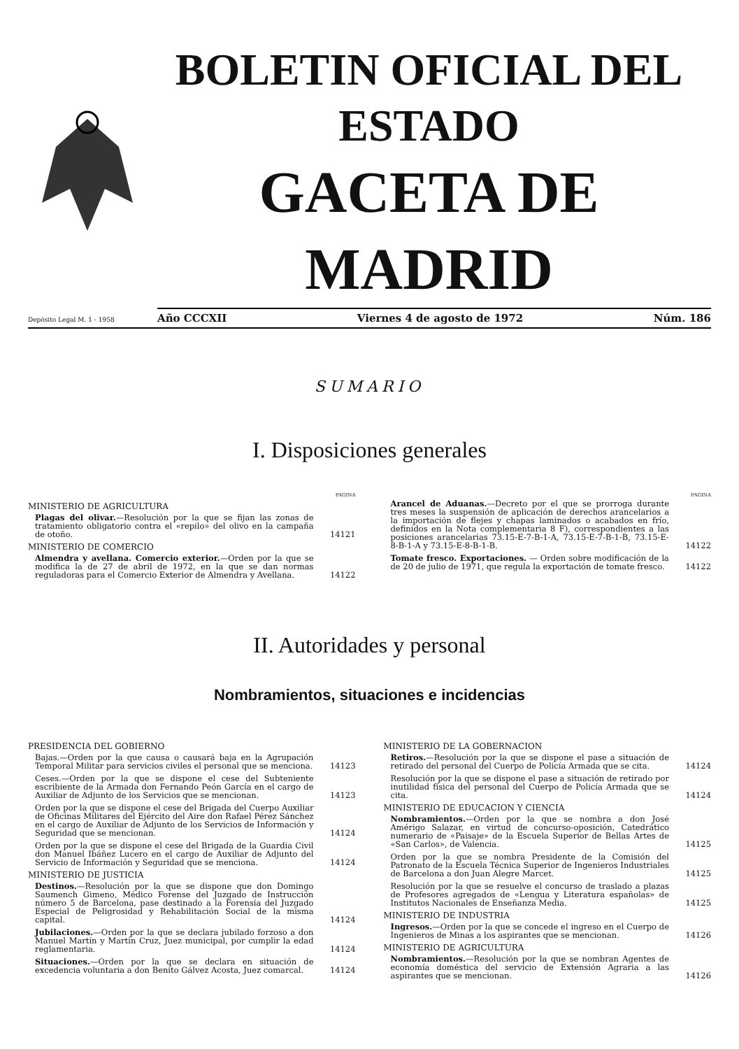BOLETIN OFICIAL DEL ESTADO
GACETA DE MADRID
Depósito Legal M. 1 - 1958
Año CCCXII Viernes 4 de agosto de 1972 Núm. 186
SUMARIO
I. Disposiciones generales
PAGINA
MINISTERIO DE AGRICULTURA
Plagas del olivar.—Resolución por la que se fijan las zonas de tratamiento obligatorio contra el «repilo» del olivo en la campaña de otoño.
14121
MINISTERIO DE COMERCIO
Almendra y avellana. Comercio exterior.—Orden por la que se modifica la de 27 de abril de 1972, en la que se dan normas reguladoras para el Comercio Exterior de Almendra y Avellana.
14122
PAGINA
Arancel de Aduanas.—Decreto por el que se prorroga durante tres meses la suspensión de aplicación de derechos arancelarios a la importación de flejes y chapas laminados o acabados en frío, definidos en la Nota complementaria 8 F), correspondientes a las posiciones arancelarias 73.15-E-7-B-1-A, 73.15-E-7-B-1-B, 73.15-E-8-B-1-A y 73.15-E-8-B-1-B.
14122
Tomate fresco. Exportaciones. — Orden sobre modificación de la de 20 de julio de 1971, que regula la exportación de tomate fresco.
14122
II. Autoridades y personal
Nombramientos, situaciones e incidencias
PRESIDENCIA DEL GOBIERNO
Bajas.—Orden por la que causa o causará baja en la Agrupación Temporal Militar para servicios civiles el personal que se menciona.
14123
Ceses.—Orden por la que se dispone el cese del Subteniente escribiente de la Armada don Fernando Peón García en el cargo de Auxiliar de Adjunto de los Servicios que se mencionan.
14123
Orden por la que se dispone el cese del Brigada del Cuerpo Auxiliar de Oficinas Militares del Ejército del Aire don Rafael Pérez Sánchez en el cargo de Auxiliar de Adjunto de los Servicios de Información y Seguridad que se mencionan.
14124
Orden por la que se dispone el cese del Brigada de la Guardia Civil don Manuel Ibáñez Lucero en el cargo de Auxiliar de Adjunto del Servicio de Información y Seguridad que se menciona.
14124
MINISTERIO DE JUSTICIA
Destinos.—Resolución por la que se dispone que don Domingo Saumench Gimeno, Médico Forense del Juzgado de Instrucción número 5 de Barcelona, pase destinado a la Forensía del Juzgado Especial de Peligrosidad y Rehabilitación Social de la misma capital.
14124
Jubilaciones.—Orden por la que se declara jubilado forzoso a don Manuel Martín y Martín Cruz, Juez municipal, por cumplir la edad reglamentaria.
14124
Situaciones.—Orden por la que se declara en situación de excedencia voluntaria a don Benito Gálvez Acosta, Juez comarcal.
14124
MINISTERIO DE LA GOBERNACION
Retiros.—Resolución por la que se dispone el pase a situación de retirado del personal del Cuerpo de Policía Armada que se cita.
14124
Resolución por la que se dispone el pase a situación de retirado por inutilidad física del personal del Cuerpo de Policía Armada que se cita.
14124
MINISTERIO DE EDUCACION Y CIENCIA
Nombramientos.—Orden por la que se nombra a don José Amérigo Salazar, en virtud de concurso-oposición, Catedrático numerario de «Paisaje» de la Escuela Superior de Bellas Artes de «San Carlos», de Valencia.
14125
Orden por la que se nombra Presidente de la Comisión del Patronato de la Escuela Técnica Superior de Ingenieros Industriales de Barcelona a don Juan Alegre Marcet.
14125
Resolución por la que se resuelve el concurso de traslado a plazas de Profesores agregados de «Lengua y Literatura españolas» de Institutos Nacionales de Enseñanza Media.
14125
MINISTERIO DE INDUSTRIA
Ingresos.—Orden por la que se concede el ingreso en el Cuerpo de Ingenieros de Minas a los aspirantes que se mencionan.
14126
MINISTERIO DE AGRICULTURA
Nombramientos.—Resolución por la que se nombran Agentes de economía doméstica del servicio de Extensión Agraria a las aspirantes que se mencionan.
14126